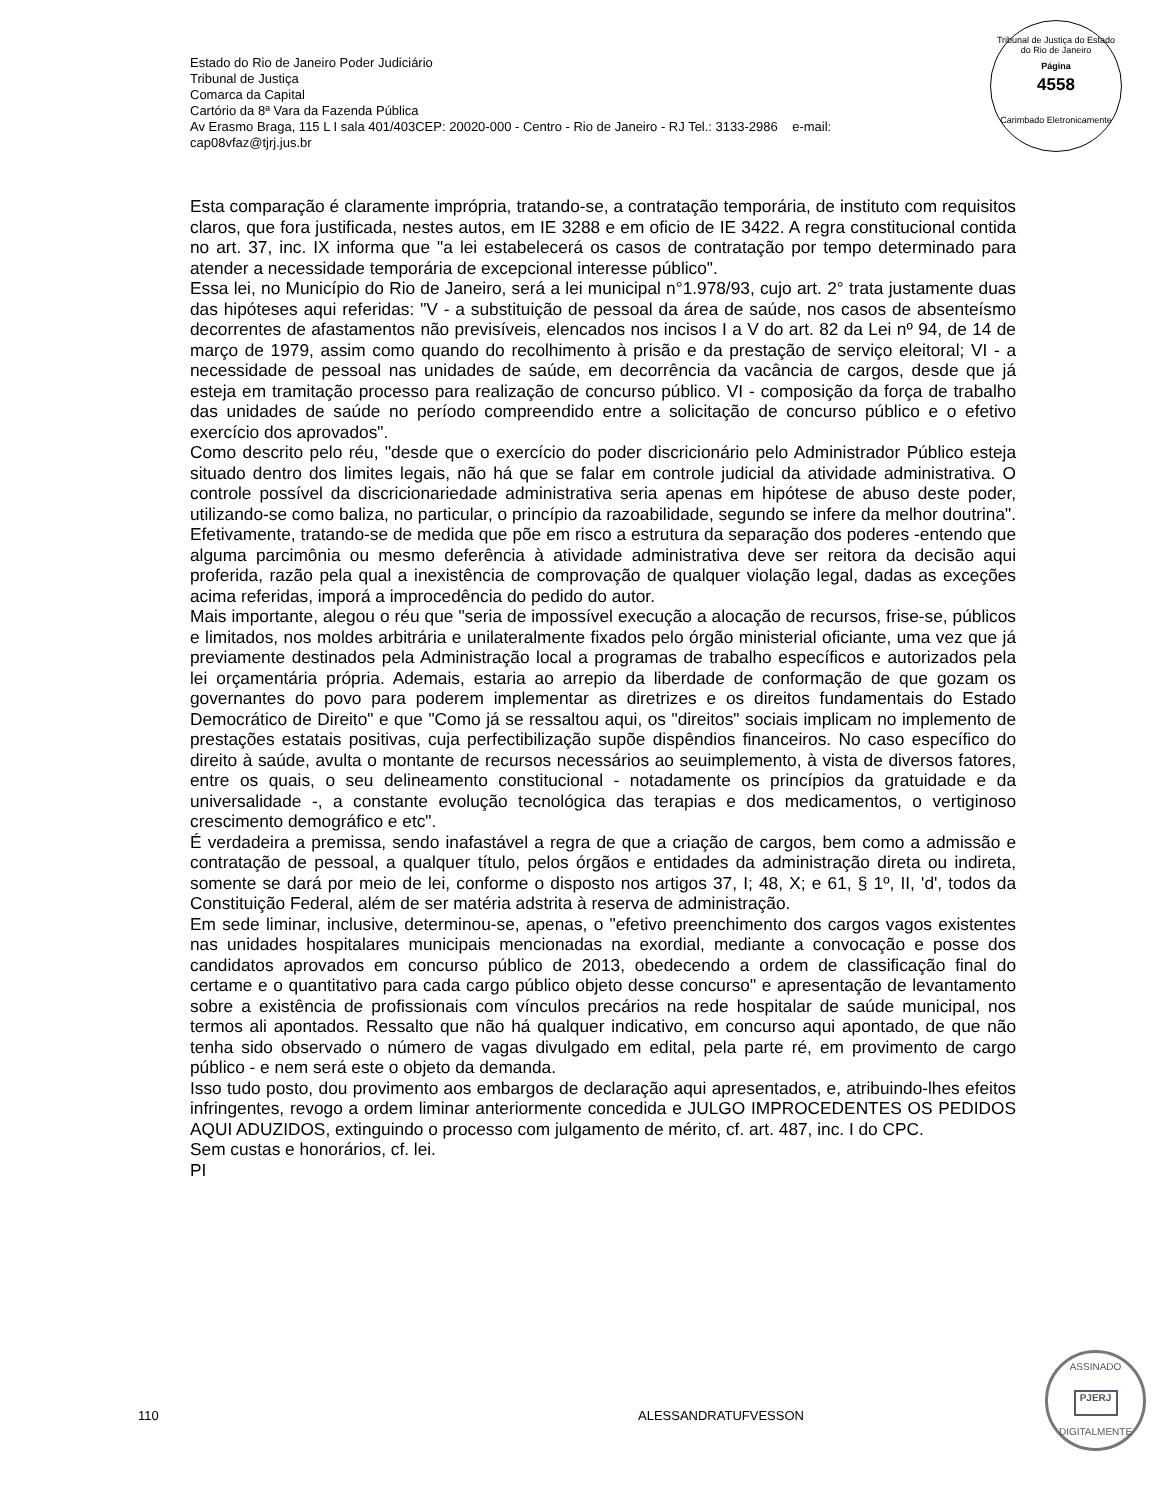Estado do Rio de Janeiro Poder Judiciário
Tribunal de Justiça
Comarca da Capital
Cartório da 8ª Vara da Fazenda Pública
Av Erasmo Braga, 115 L I sala 401/403CEP: 20020-000 - Centro - Rio de Janeiro - RJ Tel.: 3133-2986 e-mail:
cap08vfaz@tjrj.jus.br
Tribunal de Justiça do Estado do Rio de Janeiro
Página
4558
Carimbado Eletronicamente
Esta comparação é claramente imprópria, tratando-se, a contratação temporária, de instituto com requisitos claros, que fora justificada, nestes autos, em IE 3288 e em oficio de IE 3422. A regra constitucional contida no art. 37, inc. IX informa que "a lei estabelecerá os casos de contratação por tempo determinado para atender a necessidade temporária de excepcional interesse público".
Essa lei, no Município do Rio de Janeiro, será a lei municipal n°1.978/93, cujo art. 2° trata justamente duas das hipóteses aqui referidas: "V - a substituição de pessoal da área de saúde, nos casos de absenteísmo decorrentes de afastamentos não previsíveis, elencados nos incisos I a V do art. 82 da Lei nº 94, de 14 de março de 1979, assim como quando do recolhimento à prisão e da prestação de serviço eleitoral; VI - a necessidade de pessoal nas unidades de saúde, em decorrência da vacância de cargos, desde que já esteja em tramitação processo para realização de concurso público. VI - composição da força de trabalho das unidades de saúde no período compreendido entre a solicitação de concurso público e o efetivo exercício dos aprovados".
Como descrito pelo réu, "desde que o exercício do poder discricionário pelo Administrador Público esteja situado dentro dos limites legais, não há que se falar em controle judicial da atividade administrativa. O controle possível da discricionariedade administrativa seria apenas em hipótese de abuso deste poder, utilizando-se como baliza, no particular, o princípio da razoabilidade, segundo se infere da melhor doutrina". Efetivamente, tratando-se de medida que põe em risco a estrutura da separação dos poderes -entendo que alguma parcimônia ou mesmo deferência à atividade administrativa deve ser reitora da decisão aqui proferida, razão pela qual a inexistência de comprovação de qualquer violação legal, dadas as exceções acima referidas, imporá a improcedência do pedido do autor.
Mais importante, alegou o réu que "seria de impossível execução a alocação de recursos, frise-se, públicos e limitados, nos moldes arbitrária e unilateralmente fixados pelo órgão ministerial oficiante, uma vez que já previamente destinados pela Administração local a programas de trabalho específicos e autorizados pela lei orçamentária própria. Ademais, estaria ao arrepio da liberdade de conformação de que gozam os governantes do povo para poderem implementar as diretrizes e os direitos fundamentais do Estado Democrático de Direito" e que "Como já se ressaltou aqui, os "direitos" sociais implicam no implemento de prestações estatais positivas, cuja perfectibilização supõe dispêndios financeiros. No caso específico do direito à saúde, avulta o montante de recursos necessários ao seuimplemento, à vista de diversos fatores, entre os quais, o seu delineamento constitucional - notadamente os princípios da gratuidade e da universalidade -, a constante evolução tecnológica das terapias e dos medicamentos, o vertiginoso crescimento demográfico e etc".
É verdadeira a premissa, sendo inafastável a regra de que a criação de cargos, bem como a admissão e contratação de pessoal, a qualquer título, pelos órgãos e entidades da administração direta ou indireta, somente se dará por meio de lei, conforme o disposto nos artigos 37, I; 48, X; e 61, § 1º, II, 'd', todos da Constituição Federal, além de ser matéria adstrita à reserva de administração.
Em sede liminar, inclusive, determinou-se, apenas, o "efetivo preenchimento dos cargos vagos existentes nas unidades hospitalares municipais mencionadas na exordial, mediante a convocação e posse dos candidatos aprovados em concurso público de 2013, obedecendo a ordem de classificação final do certame e o quantitativo para cada cargo público objeto desse concurso" e apresentação de levantamento sobre a existência de profissionais com vínculos precários na rede hospitalar de saúde municipal, nos termos ali apontados. Ressalto que não há qualquer indicativo, em concurso aqui apontado, de que não tenha sido observado o número de vagas divulgado em edital, pela parte ré, em provimento de cargo público - e nem será este o objeto da demanda.
Isso tudo posto, dou provimento aos embargos de declaração aqui apresentados, e, atribuindo-lhes efeitos infringentes, revogo a ordem liminar anteriormente concedida e JULGO IMPROCEDENTES OS PEDIDOS AQUI ADUZIDOS, extinguindo o processo com julgamento de mérito, cf. art. 487, inc. I do CPC.
Sem custas e honorários, cf. lei.
PI
110 ALESSANDRATUFVESSON
ASSINADO
PJERJ
DIGITALMENTE